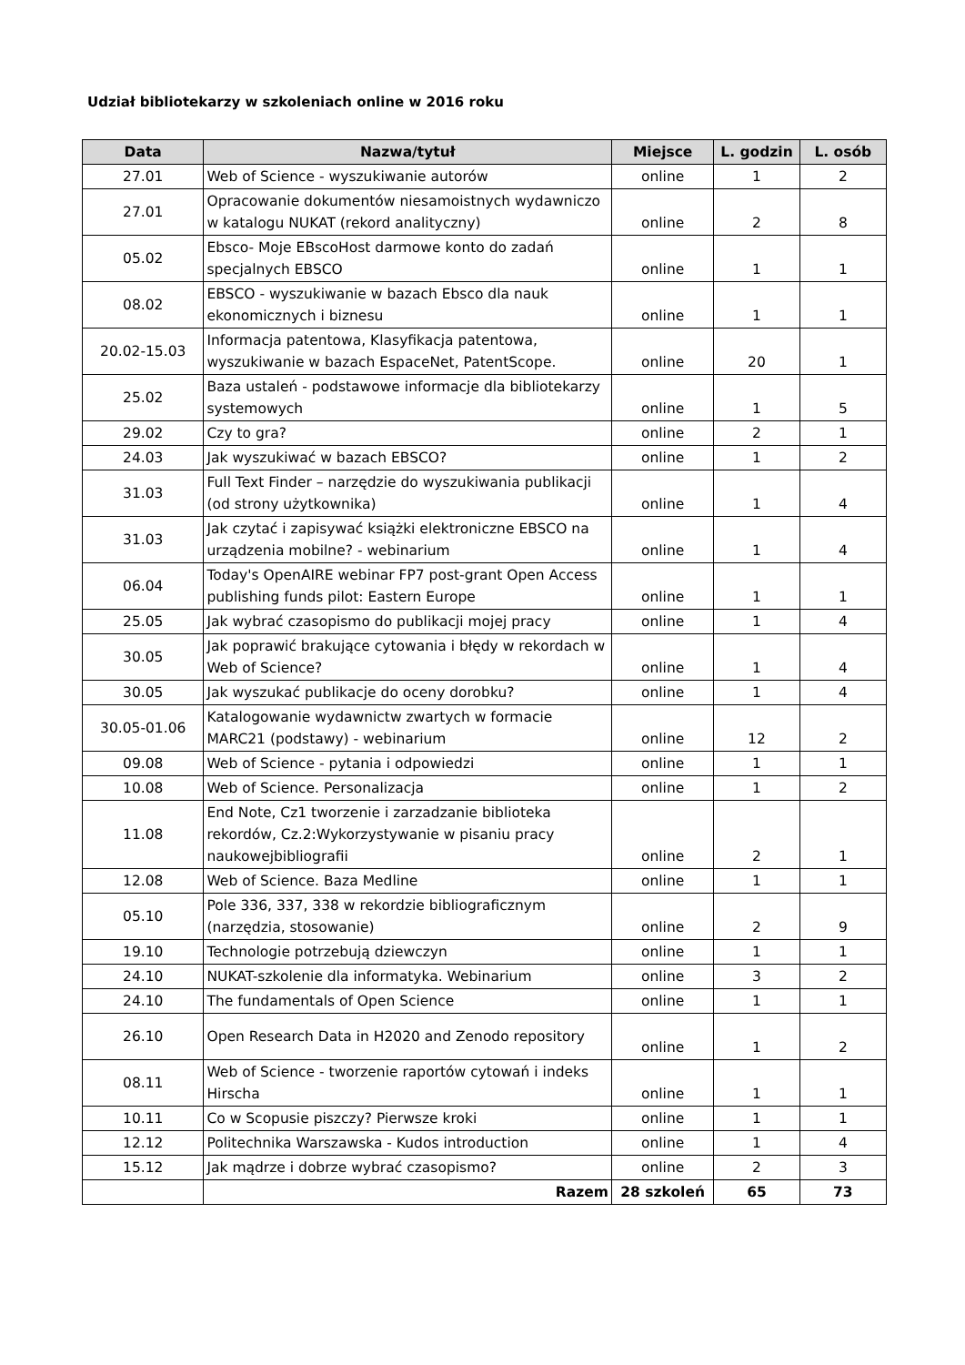Udział bibliotekarzy w szkoleniach online w 2016 roku
| Data | Nazwa/tytuł | Miejsce | L. godzin | L. osób |
| --- | --- | --- | --- | --- |
| 27.01 | Web of Science - wyszukiwanie autorów | online | 1 | 2 |
| 27.01 | Opracowanie dokumentów niesamoistnych wydawniczo w katalogu NUKAT (rekord analityczny) | online | 2 | 8 |
| 05.02 | Ebsco- Moje EBscoHost darmowe konto do zadań specjalnych EBSCO | online | 1 | 1 |
| 08.02 | EBSCO - wyszukiwanie w bazach Ebsco dla nauk ekonomicznych i biznesu | online | 1 | 1 |
| 20.02-15.03 | Informacja patentowa, Klasyfikacja patentowa, wyszukiwanie w bazach EspaceNet, PatentScope. | online | 20 | 1 |
| 25.02 | Baza ustaleń - podstawowe informacje dla bibliotekarzy systemowych | online | 1 | 5 |
| 29.02 | Czy to gra? | online | 2 | 1 |
| 24.03 | Jak wyszukiwać w bazach EBSCO? | online | 1 | 2 |
| 31.03 | Full Text Finder – narzędzie do wyszukiwania publikacji (od strony użytkownika) | online | 1 | 4 |
| 31.03 | Jak czytać i zapisywać książki elektroniczne EBSCO na urządzenia mobilne? - webinarium | online | 1 | 4 |
| 06.04 | Today's OpenAIRE webinar FP7 post-grant Open Access publishing funds pilot: Eastern Europe | online | 1 | 1 |
| 25.05 | Jak wybrać czasopismo do publikacji mojej pracy | online | 1 | 4 |
| 30.05 | Jak poprawić brakujące cytowania i błędy w rekordach w Web of Science? | online | 1 | 4 |
| 30.05 | Jak wyszukać publikacje do oceny dorobku? | online | 1 | 4 |
| 30.05-01.06 | Katalogowanie wydawnictw zwartych w formacie MARC21 (podstawy) - webinarium | online | 12 | 2 |
| 09.08 | Web of Science - pytania i odpowiedzi | online | 1 | 1 |
| 10.08 | Web of Science. Personalizacja | online | 1 | 2 |
| 11.08 | End Note, Cz1 tworzenie i zarzadzanie biblioteka rekordów, Cz.2:Wykorzystywanie w pisaniu pracy naukowejbibliografii | online | 2 | 1 |
| 12.08 | Web of Science. Baza Medline | online | 1 | 1 |
| 05.10 | Pole 336, 337, 338 w rekordzie bibliograficznym (narzędzia, stosowanie) | online | 2 | 9 |
| 19.10 | Technologie potrzebują dziewczyn | online | 1 | 1 |
| 24.10 | NUKAT-szkolenie dla informatyka. Webinarium | online | 3 | 2 |
| 24.10 | The fundamentals of Open Science | online | 1 | 1 |
| 26.10 | Open Research Data in H2020 and Zenodo repository | online | 1 | 2 |
| 08.11 | Web of Science - tworzenie raportów cytowań i indeks Hirscha | online | 1 | 1 |
| 10.11 | Co w Scopusie piszczy? Pierwsze kroki | online | 1 | 1 |
| 12.12 | Politechnika Warszawska - Kudos introduction | online | 1 | 4 |
| 15.12 | Jak mądrze i dobrze wybrać czasopismo? | online | 2 | 3 |
| | Razem | 28 szkoleń | 65 | 73 |